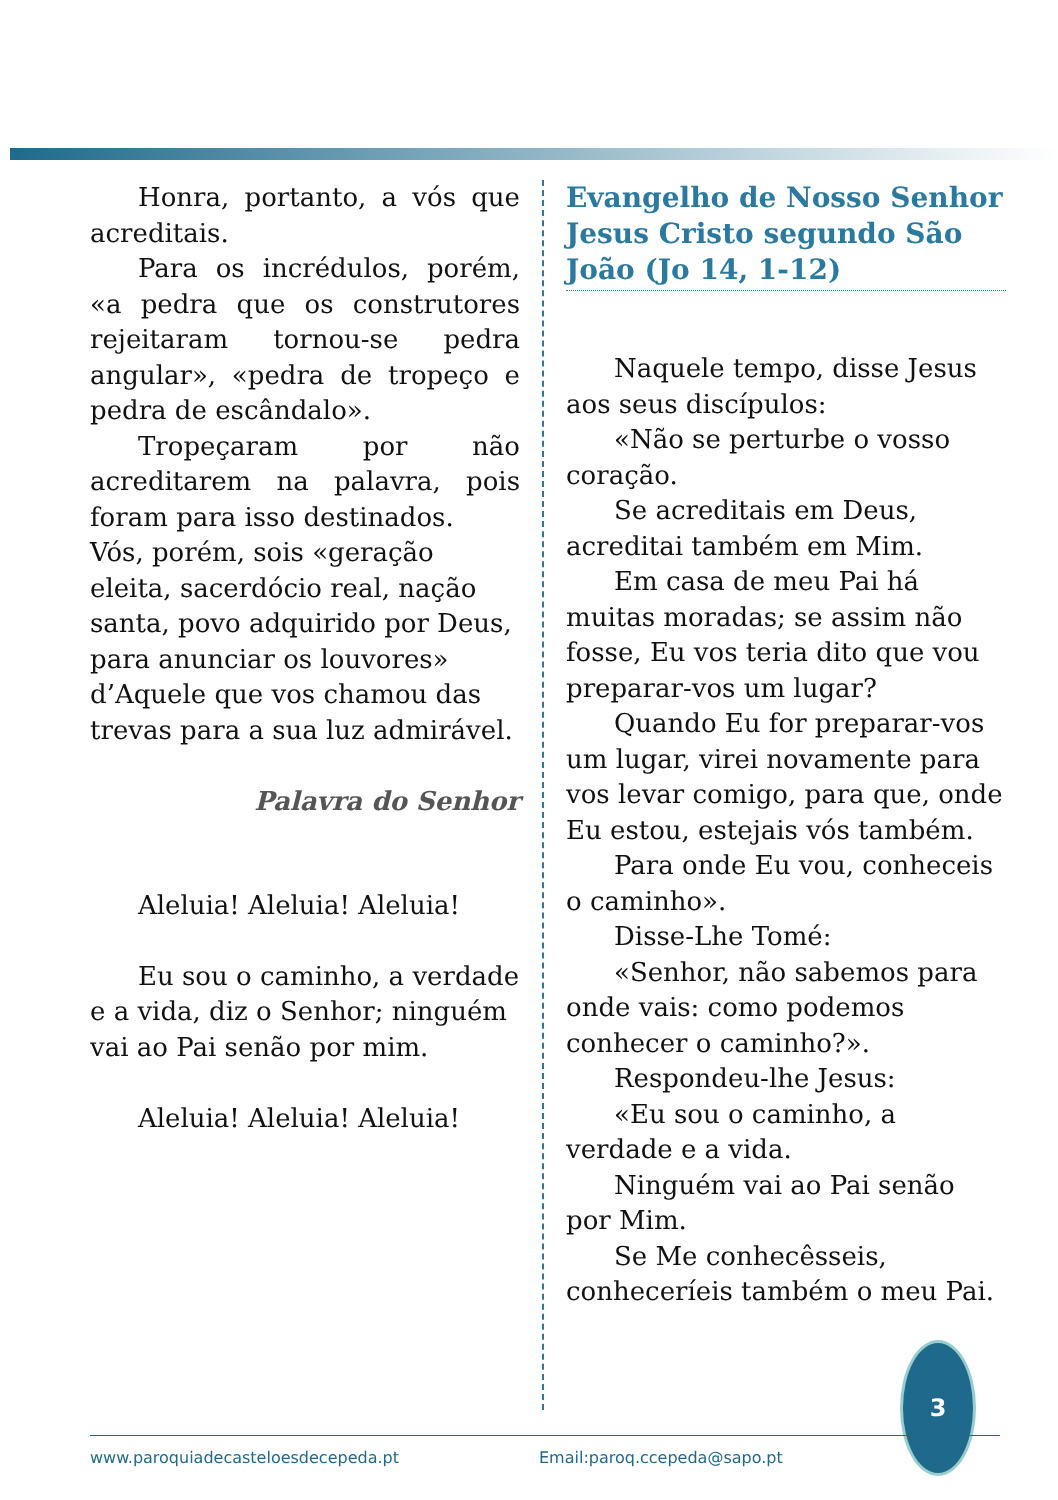Honra, portanto, a vós que acreditais.
Para os incrédulos, porém, «a pedra que os construtores rejeitaram tornou-se pedra angular», «pedra de tropeço e pedra de escândalo».
Tropeçaram por não acreditarem na palavra, pois foram para isso destinados.
Vós, porém, sois «geração eleita, sacerdócio real, nação santa, povo adquirido por Deus, para anunciar os louvores» d’Aquele que vos chamou das trevas para a sua luz admirável.
Palavra do Senhor
Aleluia! Aleluia! Aleluia!
Eu sou o caminho, a verdade e a vida, diz o Senhor; ninguém vai ao Pai senão por mim.
Aleluia! Aleluia! Aleluia!
Evangelho de Nosso Senhor Jesus Cristo segundo São João (Jo 14, 1-12)
Naquele tempo, disse Jesus aos seus discípulos:
«Não se perturbe o vosso coração.
Se acreditais em Deus, acreditai também em Mim.
Em casa de meu Pai há muitas moradas; se assim não fosse, Eu vos teria dito que vou preparar-vos um lugar?
Quando Eu for preparar-vos um lugar, virei novamente para vos levar comigo, para que, onde Eu estou, estejais vós também.
Para onde Eu vou, conheceis o caminho».
Disse-Lhe Tomé:
«Senhor, não sabemos para onde vais: como podemos conhecer o caminho?».
Respondeu-lhe Jesus:
«Eu sou o caminho, a verdade e a vida.
Ninguém vai ao Pai senão por Mim.
Se Me conhecêsseis, conheceríeis também o meu Pai.
3
www.paroquiadecasteloesdecepeda.pt Email:paroq.ccepeda@sapo.pt